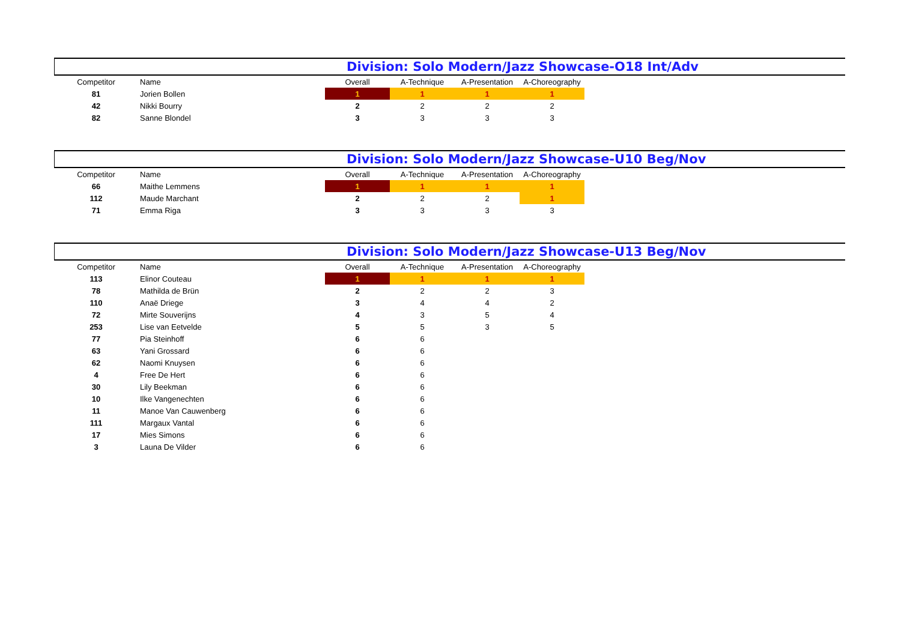Division: Solo Modern/Jazz Showcase-O18 Int/Adv
| Competitor | Name | Overall | A-Technique | A-Presentation | A-Choreography |
| --- | --- | --- | --- | --- | --- |
| 81 | Jorien Bollen | 1 | 1 | 1 | 1 |
| 42 | Nikki Bourry | 2 | 2 | 2 | 2 |
| 82 | Sanne Blondel | 3 | 3 | 3 | 3 |
Division: Solo Modern/Jazz Showcase-U10 Beg/Nov
| Competitor | Name | Overall | A-Technique | A-Presentation | A-Choreography |
| --- | --- | --- | --- | --- | --- |
| 66 | Maithe Lemmens | 1 | 1 | 1 | 1 |
| 112 | Maude Marchant | 2 | 2 | 2 | 1 |
| 71 | Emma Riga | 3 | 3 | 3 | 3 |
Division: Solo Modern/Jazz Showcase-U13 Beg/Nov
| Competitor | Name | Overall | A-Technique | A-Presentation | A-Choreography |
| --- | --- | --- | --- | --- | --- |
| 113 | Elinor Couteau | 1 | 1 | 1 | 1 |
| 78 | Mathilda de Brün | 2 | 2 | 2 | 3 |
| 110 | Anaë Driege | 3 | 4 | 4 | 2 |
| 72 | Mirte Souverijns | 4 | 3 | 5 | 4 |
| 253 | Lise van Eetvelde | 5 | 5 | 3 | 5 |
| 77 | Pia Steinhoff | 6 | 6 | | |
| 63 | Yani Grossard | 6 | 6 | | |
| 62 | Naomi Knuysen | 6 | 6 | | |
| 4 | Free De Hert | 6 | 6 | | |
| 30 | Lily Beekman | 6 | 6 | | |
| 10 | Ilke Vangenechten | 6 | 6 | | |
| 11 | Manoe Van Cauwenberg | 6 | 6 | | |
| 111 | Margaux Vantal | 6 | 6 | | |
| 17 | Mies Simons | 6 | 6 | | |
| 3 | Launa De Vilder | 6 | 6 | | |